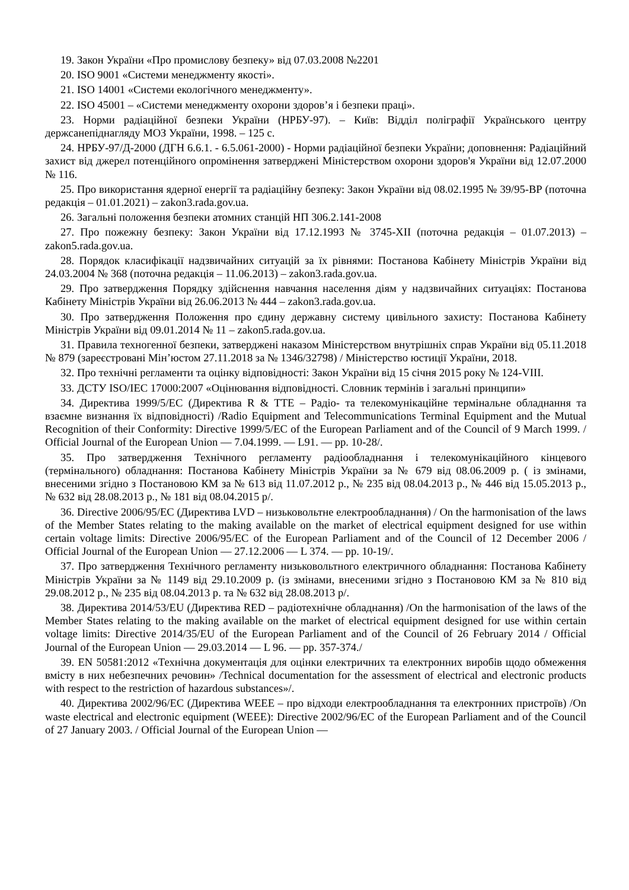19. Закон України «Про промислову безпеку» від 07.03.2008 №2201
20. ISO 9001 «Системи менеджменту якості».
21. ISO 14001 «Системи екологічного менеджменту».
22. ISO 45001 – «Системи менеджменту охорони здоров’я і безпеки праці».
23. Норми радіаційної безпеки України (НРБУ-97). – Київ: Відділ поліграфії Українського центру держсанепіднагляду МОЗ України, 1998. – 125 с.
24. НРБУ-97/Д-2000 (ДГН 6.6.1. - 6.5.061-2000) - Норми радіаційної безпеки України; доповнення: Радіаційний захист від джерел потенційного опромінення затверджені Міністерством охорони здоров'я України від 12.07.2000 № 116.
25. Про використання ядерної енергії та радіаційну безпеку: Закон України від 08.02.1995 № 39/95-ВР (поточна редакція – 01.01.2021) – zakon3.rada.gov.ua.
26. Загальні положення безпеки атомних станцій НП 306.2.141-2008
27. Про пожежну безпеку: Закон України від 17.12.1993 № 3745-XII (поточна редакція – 01.07.2013) – zakon5.rada.gov.ua.
28. Порядок класифікації надзвичайних ситуацій за їх рівнями: Постанова Кабінету Міністрів України від 24.03.2004 № 368 (поточна редакція – 11.06.2013) – zakon3.rada.gov.ua.
29. Про затвердження Порядку здійснення навчання населення діям у надзвичайних ситуаціях: Постанова Кабінету Міністрів України від 26.06.2013 № 444 – zakon3.rada.gov.ua.
30. Про затвердження Положення про єдину державну систему цивільного захисту: Постанова Кабінету Міністрів України від 09.01.2014 № 11 – zakon5.rada.gov.ua.
31. Правила техногенної безпеки, затверджені наказом Міністерством внутрішніх справ України від 05.11.2018 № 879 (зареєстровані Мін’юстом 27.11.2018 за № 1346/32798) / Міністерство юстиції України, 2018.
32. Про технічні регламенти та оцінку відповідності: Закон України від 15 січня 2015 року № 124-VIII.
33. ДСТУ ISO/IEC 17000:2007 «Оцінювання відповідності. Словник термінів і загальні принципи»
34. Директива 1999/5/ЕС (Директива R & TTE – Радіо- та телекомунікаційне термінальне обладнання та взаємне визнання їх відповідності) /Radio Equipment and Telecommunications Terminal Equipment and the Mutual Recognition of their Conformity: Directive 1999/5/EC of the European Parliament and of the Council of 9 March 1999. / Official Journal of the European Union — 7.04.1999. — L91. — pp. 10-28/.
35. Про затвердження Технічного регламенту радіообладнання і телекомунікаційного кінцевого (термінального) обладнання: Постанова Кабінету Міністрів України за № 679 від 08.06.2009 р. ( із змінами, внесеними згідно з Постановою КМ за № 613 від 11.07.2012 р., № 235 від 08.04.2013 р., № 446 від 15.05.2013 р., № 632 від 28.08.2013 р., № 181 від 08.04.2015 р/.
36. Directive 2006/95/EC (Директива LVD – низьковольтне електрообладнання) / On the harmonisation of the laws of the Member States relating to the making available on the market of electrical equipment designed for use within certain voltage limits: Directive 2006/95/EC of the European Parliament and of the Council of 12 December 2006 / Official Journal of the European Union — 27.12.2006 — L 374. — pp. 10-19/.
37. Про затвердження Технічного регламенту низьковольтного електричного обладнання: Постанова Кабінету Міністрів України за № 1149 від 29.10.2009 р. (із змінами, внесеними згідно з Постановою КМ за № 810 від 29.08.2012 р., № 235 від 08.04.2013 р. та № 632 від 28.08.2013 р/.
38. Директива 2014/53/EU (Директива RED – радіотехнічне обладнання) /On the harmonisation of the laws of the Member States relating to the making available on the market of electrical equipment designed for use within certain voltage limits: Directive 2014/35/EU of the European Parliament and of the Council of 26 February 2014 / Official Journal of the European Union — 29.03.2014 — L 96. — pp. 357-374./
39. EN 50581:2012 «Технічна документація для оцінки електричних та електронних виробів щодо обмеження вмісту в них небезпечних речовин» /Technical documentation for the assessment of electrical and electronic products with respect to the restriction of hazardous substances»/.
40. Директива 2002/96/ЕС (Директива WEEE – про відходи електрообладнання та електронних пристроїв) /On waste electrical and electronic equipment (WEEE): Directive 2002/96/EC of the European Parliament and of the Council of 27 January 2003. / Official Journal of the European Union —